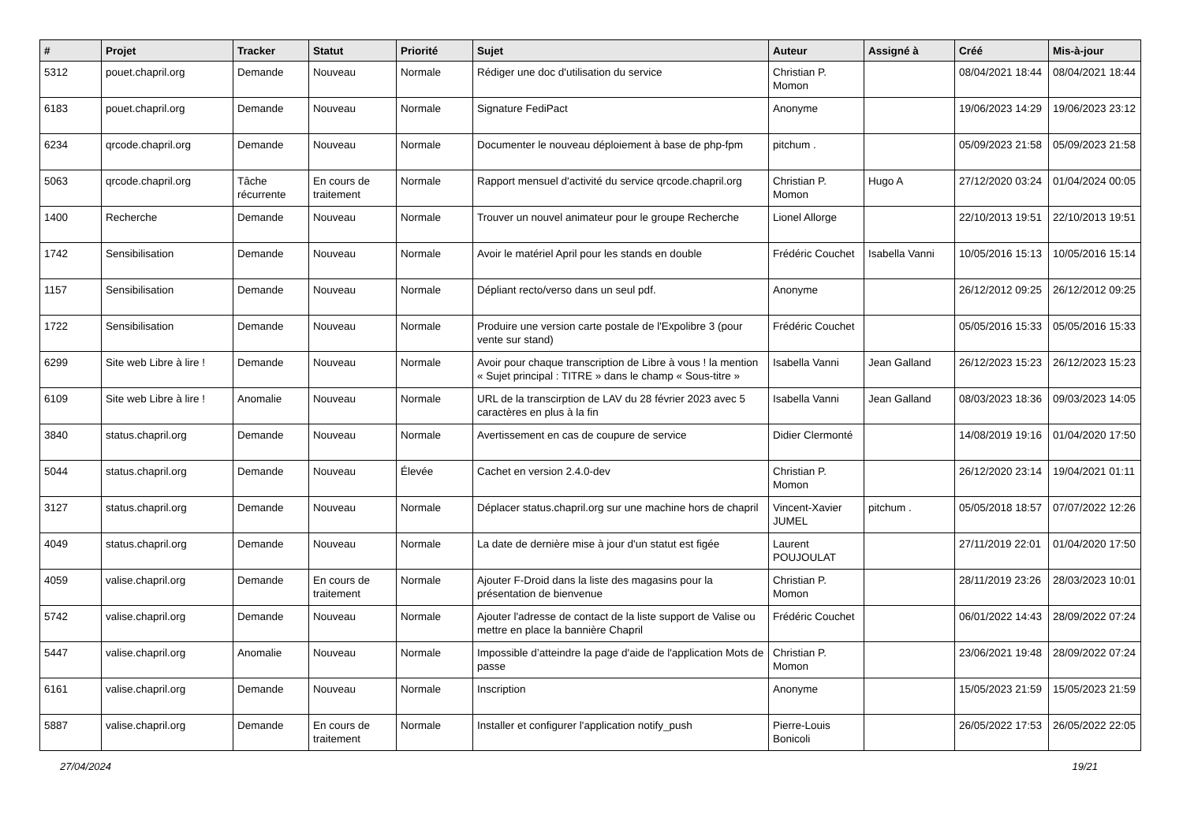| # | Projet | Tracker | Statut | Priorité | Sujet | Auteur | Assigné à | Créé | Mis-à-jour |
| --- | --- | --- | --- | --- | --- | --- | --- | --- | --- |
| 5312 | pouet.chapril.org | Demande | Nouveau | Normale | Rédiger une doc d'utilisation du service | Christian P. Momon | | 08/04/2021 18:44 | 08/04/2021 18:44 |
| 6183 | pouet.chapril.org | Demande | Nouveau | Normale | Signature FediPact | Anonyme | | 19/06/2023 14:29 | 19/06/2023 23:12 |
| 6234 | qrcode.chapril.org | Demande | Nouveau | Normale | Documenter le nouveau déploiement à base de php-fpm | pitchum . | | 05/09/2023 21:58 | 05/09/2023 21:58 |
| 5063 | qrcode.chapril.org | Tâche récurrente | En cours de traitement | Normale | Rapport mensuel d'activité du service qrcode.chapril.org | Christian P. Momon | Hugo A | 27/12/2020 03:24 | 01/04/2024 00:05 |
| 1400 | Recherche | Demande | Nouveau | Normale | Trouver un nouvel animateur pour le groupe Recherche | Lionel Allorge | | 22/10/2013 19:51 | 22/10/2013 19:51 |
| 1742 | Sensibilisation | Demande | Nouveau | Normale | Avoir le matériel April pour les stands en double | Frédéric Couchet | Isabella Vanni | 10/05/2016 15:13 | 10/05/2016 15:14 |
| 1157 | Sensibilisation | Demande | Nouveau | Normale | Dépliant recto/verso dans un seul pdf. | Anonyme | | 26/12/2012 09:25 | 26/12/2012 09:25 |
| 1722 | Sensibilisation | Demande | Nouveau | Normale | Produire une version carte postale de l'Expolibre 3 (pour vente sur stand) | Frédéric Couchet | | 05/05/2016 15:33 | 05/05/2016 15:33 |
| 6299 | Site web Libre à lire ! | Demande | Nouveau | Normale | Avoir pour chaque transcription de Libre à vous ! la mention « Sujet principal : TITRE » dans le champ « Sous-titre » | Isabella Vanni | Jean Galland | 26/12/2023 15:23 | 26/12/2023 15:23 |
| 6109 | Site web Libre à lire ! | Anomalie | Nouveau | Normale | URL de la transcirption de LAV du 28 février 2023 avec 5 caractères en plus à la fin | Isabella Vanni | Jean Galland | 08/03/2023 18:36 | 09/03/2023 14:05 |
| 3840 | status.chapril.org | Demande | Nouveau | Normale | Avertissement en cas de coupure de service | Didier Clermonté | | 14/08/2019 19:16 | 01/04/2020 17:50 |
| 5044 | status.chapril.org | Demande | Nouveau | Élevée | Cachet en version 2.4.0-dev | Christian P. Momon | | 26/12/2020 23:14 | 19/04/2021 01:11 |
| 3127 | status.chapril.org | Demande | Nouveau | Normale | Déplacer status.chapril.org sur une machine hors de chapril | Vincent-Xavier JUMEL | pitchum . | 05/05/2018 18:57 | 07/07/2022 12:26 |
| 4049 | status.chapril.org | Demande | Nouveau | Normale | La date de dernière mise à jour d'un statut est figée | Laurent POUJOULAT | | 27/11/2019 22:01 | 01/04/2020 17:50 |
| 4059 | valise.chapril.org | Demande | En cours de traitement | Normale | Ajouter F-Droid dans la liste des magasins pour la présentation de bienvenue | Christian P. Momon | | 28/11/2019 23:26 | 28/03/2023 10:01 |
| 5742 | valise.chapril.org | Demande | Nouveau | Normale | Ajouter l'adresse de contact de la liste support de Valise ou mettre en place la bannière Chapril | Frédéric Couchet | | 06/01/2022 14:43 | 28/09/2022 07:24 |
| 5447 | valise.chapril.org | Anomalie | Nouveau | Normale | Impossible d’atteindre la page d'aide de l'application Mots de passe | Christian P. Momon | | 23/06/2021 19:48 | 28/09/2022 07:24 |
| 6161 | valise.chapril.org | Demande | Nouveau | Normale | Inscription | Anonyme | | 15/05/2023 21:59 | 15/05/2023 21:59 |
| 5887 | valise.chapril.org | Demande | En cours de traitement | Normale | Installer et configurer l'application notify_push | Pierre-Louis Bonicoli | | 26/05/2022 17:53 | 26/05/2022 22:05 |
27/04/2024 19/21